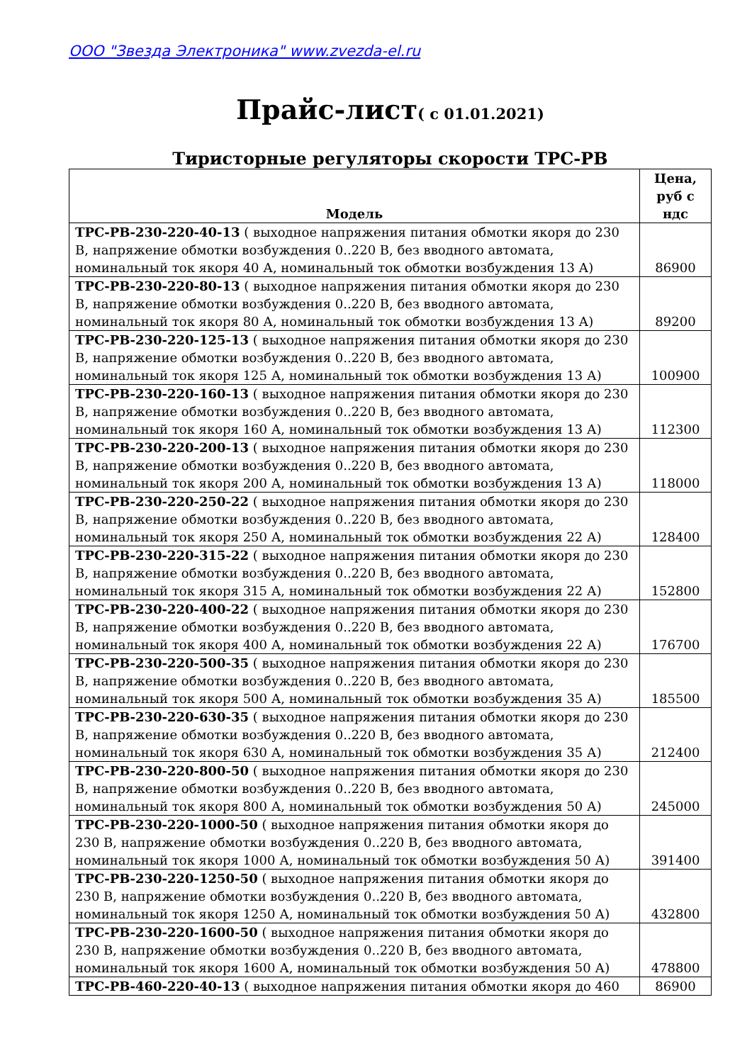ООО "Звезда Электроника" www.zvezda-el.ru
Прайс-лист( с 01.01.2021)
Тиристорные регуляторы скорости ТРС-РВ
| Модель | Цена, руб с ндс |
| --- | --- |
| ТРС-РВ-230-220-40-13 ( выходное напряжения питания обмотки якоря до 230 В, напряжение обмотки возбуждения 0..220 В, без вводного автомата, номинальный ток якоря 40 А, номинальный ток обмотки возбуждения 13 А) | 86900 |
| ТРС-РВ-230-220-80-13 ( выходное напряжения питания обмотки якоря до 230 В, напряжение обмотки возбуждения 0..220 В, без вводного автомата, номинальный ток якоря 80 А, номинальный ток обмотки возбуждения 13 А) | 89200 |
| ТРС-РВ-230-220-125-13 ( выходное напряжения питания обмотки якоря до 230 В, напряжение обмотки возбуждения 0..220 В, без вводного автомата, номинальный ток якоря 125 А, номинальный ток обмотки возбуждения 13 А) | 100900 |
| ТРС-РВ-230-220-160-13 ( выходное напряжения питания обмотки якоря до 230 В, напряжение обмотки возбуждения 0..220 В, без вводного автомата, номинальный ток якоря 160 А, номинальный ток обмотки возбуждения 13 А) | 112300 |
| ТРС-РВ-230-220-200-13 ( выходное напряжения питания обмотки якоря до 230 В, напряжение обмотки возбуждения 0..220 В, без вводного автомата, номинальный ток якоря 200 А, номинальный ток обмотки возбуждения 13 А) | 118000 |
| ТРС-РВ-230-220-250-22 ( выходное напряжения питания обмотки якоря до 230 В, напряжение обмотки возбуждения 0..220 В, без вводного автомата, номинальный ток якоря 250 А, номинальный ток обмотки возбуждения 22 А) | 128400 |
| ТРС-РВ-230-220-315-22 ( выходное напряжения питания обмотки якоря до 230 В, напряжение обмотки возбуждения 0..220 В, без вводного автомата, номинальный ток якоря 315 А, номинальный ток обмотки возбуждения 22 А) | 152800 |
| ТРС-РВ-230-220-400-22 ( выходное напряжения питания обмотки якоря до 230 В, напряжение обмотки возбуждения 0..220 В, без вводного автомата, номинальный ток якоря 400 А, номинальный ток обмотки возбуждения 22 А) | 176700 |
| ТРС-РВ-230-220-500-35 ( выходное напряжения питания обмотки якоря до 230 В, напряжение обмотки возбуждения 0..220 В, без вводного автомата, номинальный ток якоря 500 А, номинальный ток обмотки возбуждения 35 А) | 185500 |
| ТРС-РВ-230-220-630-35 ( выходное напряжения питания обмотки якоря до 230 В, напряжение обмотки возбуждения 0..220 В, без вводного автомата, номинальный ток якоря 630 А, номинальный ток обмотки возбуждения 35 А) | 212400 |
| ТРС-РВ-230-220-800-50 ( выходное напряжения питания обмотки якоря до 230 В, напряжение обмотки возбуждения 0..220 В, без вводного автомата, номинальный ток якоря 800 А, номинальный ток обмотки возбуждения 50 А) | 245000 |
| ТРС-РВ-230-220-1000-50 ( выходное напряжения питания обмотки якоря до 230 В, напряжение обмотки возбуждения 0..220 В, без вводного автомата, номинальный ток якоря 1000 А, номинальный ток обмотки возбуждения 50 А) | 391400 |
| ТРС-РВ-230-220-1250-50 ( выходное напряжения питания обмотки якоря до 230 В, напряжение обмотки возбуждения 0..220 В, без вводного автомата, номинальный ток якоря 1250 А, номинальный ток обмотки возбуждения 50 А) | 432800 |
| ТРС-РВ-230-220-1600-50 ( выходное напряжения питания обмотки якоря до 230 В, напряжение обмотки возбуждения 0..220 В, без вводного автомата, номинальный ток якоря 1600 А, номинальный ток обмотки возбуждения 50 А) | 478800 |
| ТРС-РВ-460-220-40-13 ( выходное напряжения питания обмотки якоря до 460 | 86900 |